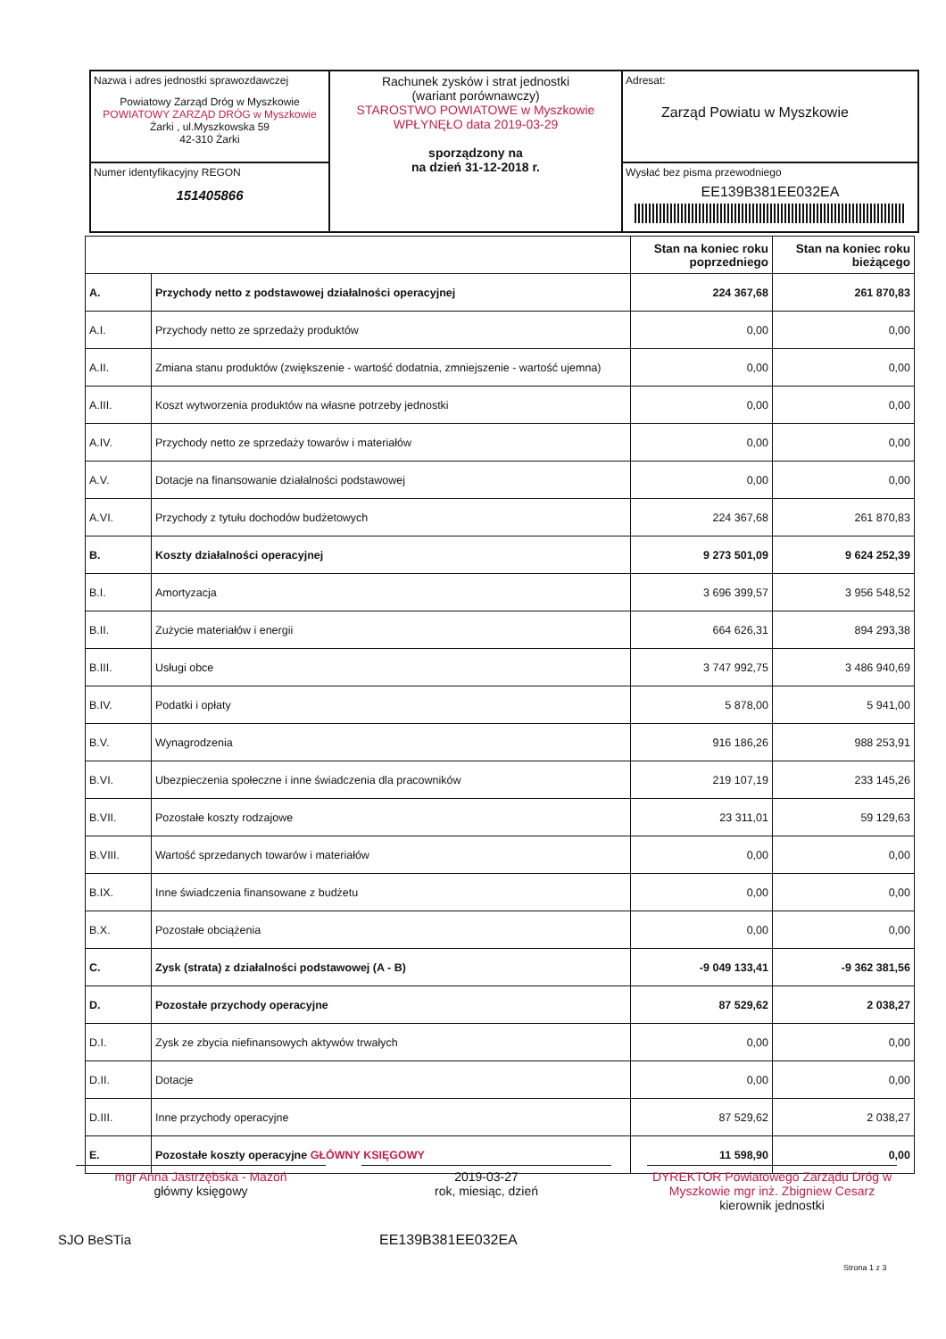| Nazwa i adres jednostki sprawozdawczej Powiatowy Zarząd Dróg w Myszkowie POWIATOWY ZARZĄD DRÓG w Myszkowie Żarki , ul.Myszkowska 59 42-310 Żarki | Rachunek zysków i strat jednostki (wariant porównawczy) STAROSTWO POWIATOWE w Myszkowie WPŁYNĘŁO data 2019-03-29 sporządzony na na dzień 31-12-2018 r. | Adresat: Zarząd Powiatu w Myszkowie |
| Numer identyfikacyjny REGON 151405866 | | Wysłać bez pisma przewodniego EE139B381EE032EA |
| | | Stan na koniec roku poprzedniego | Stan na koniec roku bieżącego |
| --- | --- | --- | --- |
| A. | Przychody netto z podstawowej działalności operacyjnej | 224 367,68 | 261 870,83 |
| A.I. | Przychody netto ze sprzedaży produktów | 0,00 | 0,00 |
| A.II. | Zmiana stanu produktów (zwiększenie - wartość dodatnia, zmniejszenie - wartość ujemna) | 0,00 | 0,00 |
| A.III. | Koszt wytworzenia produktów na własne potrzeby jednostki | 0,00 | 0,00 |
| A.IV. | Przychody netto ze sprzedaży towarów i materiałów | 0,00 | 0,00 |
| A.V. | Dotacje na finansowanie działalności podstawowej | 0,00 | 0,00 |
| A.VI. | Przychody z tytułu dochodów budżetowych | 224 367,68 | 261 870,83 |
| B. | Koszty działalności operacyjnej | 9 273 501,09 | 9 624 252,39 |
| B.I. | Amortyzacja | 3 696 399,57 | 3 956 548,52 |
| B.II. | Zużycie materiałów i energii | 664 626,31 | 894 293,38 |
| B.III. | Usługi obce | 3 747 992,75 | 3 486 940,69 |
| B.IV. | Podatki i opłaty | 5 878,00 | 5 941,00 |
| B.V. | Wynagrodzenia | 916 186,26 | 988 253,91 |
| B.VI. | Ubezpieczenia społeczne i inne świadczenia dla pracowników | 219 107,19 | 233 145,26 |
| B.VII. | Pozostałe koszty rodzajowe | 23 311,01 | 59 129,63 |
| B.VIII. | Wartość sprzedanych towarów i materiałów | 0,00 | 0,00 |
| B.IX. | Inne świadczenia finansowane z budżetu | 0,00 | 0,00 |
| B.X. | Pozostałe obciążenia | 0,00 | 0,00 |
| C. | Zysk (strata) z działalności podstawowej (A - B) | -9 049 133,41 | -9 362 381,56 |
| D. | Pozostałe przychody operacyjne | 87 529,62 | 2 038,27 |
| D.I. | Zysk ze zbycia niefinansowych aktywów trwałych | 0,00 | 0,00 |
| D.II. | Dotacje | 0,00 | 0,00 |
| D.III. | Inne przychody operacyjne | 87 529,62 | 2 038,27 |
| E. | Pozostałe koszty operacyjne GŁÓWNY KSIĘGOWY | 11 598,90 | 0,00 |
mgr Anna Jastrzębska - Mazoń
główny księgowy
2019-03-27
rok, miesiąc, dzień
DYREKTOR Powiatowego Zarządu Dróg w Myszkowie mgr inż. Zbigniew Cesarz
kierownik jednostki
SJO BeSTia EE139B381EE032EA
Strona 1 z 3